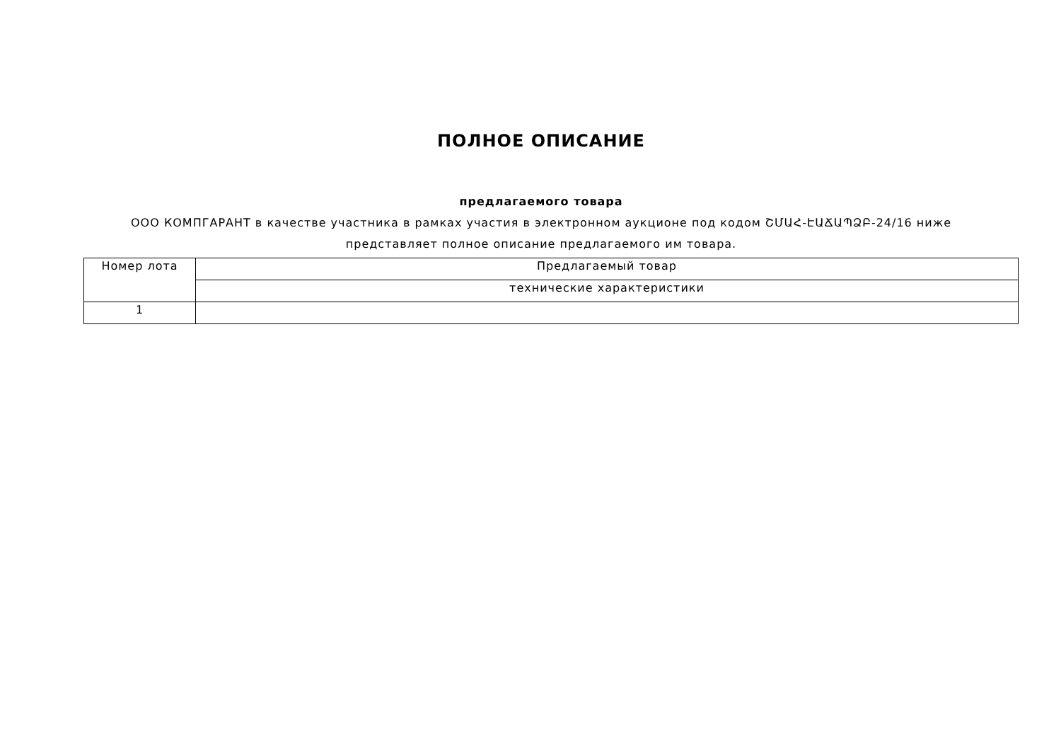ПОЛНОЕ ОПИСАНИЕ
предлагаемого товара
ООО КОМПГАРАНТ в качестве участника в рамках участия в электронном аукционе под кодом ՇՄԱՀ-ԷԱՃԱՊՁԲ-24/16 ниже представляет полное описание предлагаемого им товара.
| Номер лота | Предлагаемый товар |
| | технические характеристики |
| 1 | |